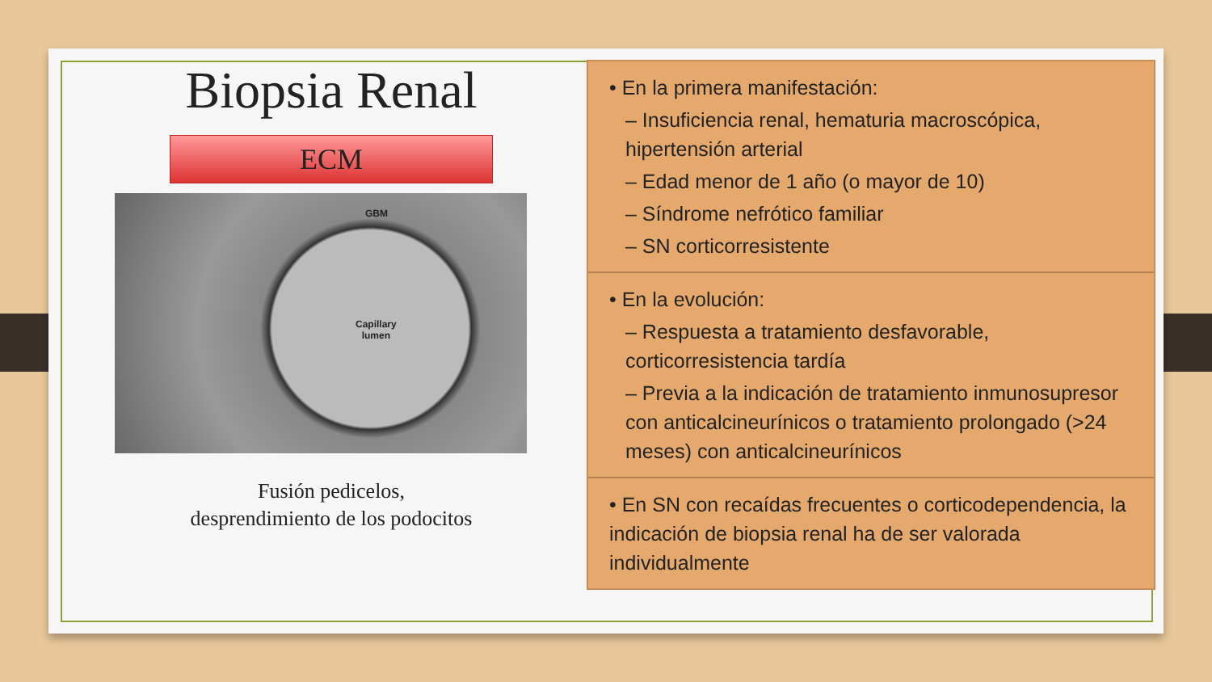Biopsia Renal
ECM
GBM
Capillary
lumen
Fusión pedicelos,
desprendimiento de los podocitos
• En la primera manifestación:
– Insuficiencia renal, hematuria macroscópica, hipertensión arterial
– Edad menor de 1 año (o mayor de 10)
– Síndrome nefrótico familiar
– SN corticorresistente
• En la evolución:
– Respuesta a tratamiento desfavorable, corticorresistencia tardía
– Previa a la indicación de tratamiento inmunosupresor con anticalcineurínicos o tratamiento prolongado (>24 meses) con anticalcineurínicos
• En SN con recaídas frecuentes o corticodependencia, la indicación de biopsia renal ha de ser valorada individualmente